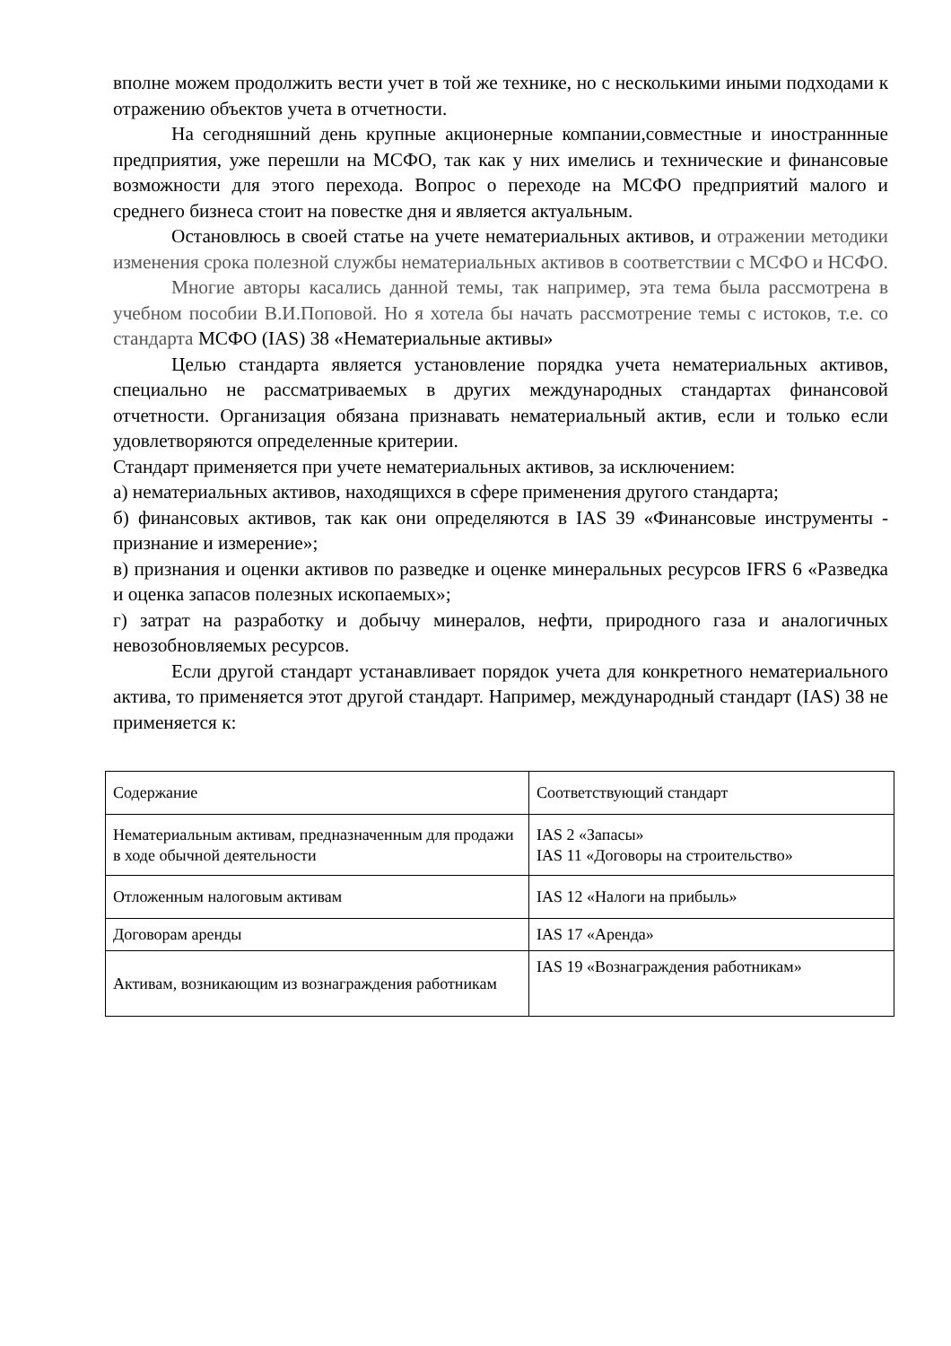вполне можем продолжить вести учет в той же технике, но с несколькими иными подходами к отражению объектов учета в отчетности.
На сегодняшний день крупные акционерные компании,совместные и иностраннные предприятия, уже перешли на МСФО, так как у них имелись и технические и финансовые возможности для этого перехода. Вопрос о переходе на МСФО предприятий малого и среднего бизнеса стоит на повестке дня и является актуальным.
Остановлюсь в своей статье на учете нематериальных активов, и отражении методики изменения срока полезной службы нематериальных активов в соответствии с МСФО и НСФО.
Многие авторы касались данной темы, так например, эта тема была рассмотрена в учебном пособии В.И.Поповой. Но я хотела бы начать рассмотрение темы с истоков, т.е. со стандарта МСФО (IAS) 38 «Нематериальные активы»
Целью стандарта является установление порядка учета нематериальных активов, специально не рассматриваемых в других международных стандартах финансовой отчетности. Организация обязана признавать нематериальный актив, если и только если удовлетворяются определенные критерии.
Стандарт применяется при учете нематериальных активов, за исключением:
а) нематериальных активов, находящихся в сфере применения другого стандарта;
б) финансовых активов, так как они определяются в IAS 39 «Финансовые инструменты - признание и измерение»;
в) признания и оценки активов по разведке и оценке минеральных ресурсов IFRS 6 «Разведка и оценка запасов полезных ископаемых»;
г) затрат на разработку и добычу минералов, нефти, природного газа и аналогичных невозобновляемых ресурсов.
Если другой стандарт устанавливает порядок учета для конкретного нематериального актива, то применяется этот другой стандарт. Например, международный стандарт (IAS) 38 не применяется к:
| Содержание | Соответствующий стандарт |
| Нематериальным активам, предназначенным для продажи в ходе обычной деятельности | IAS 2 «Запасы» IAS 11 «Договоры на строительство» |
| Отложенным налоговым активам | IAS 12 «Налоги на прибыль» |
| Договорам аренды | IAS 17 «Аренда» |
| Активам, возникающим из вознаграждения работникам | IAS 19 «Вознаграждения работникам» |